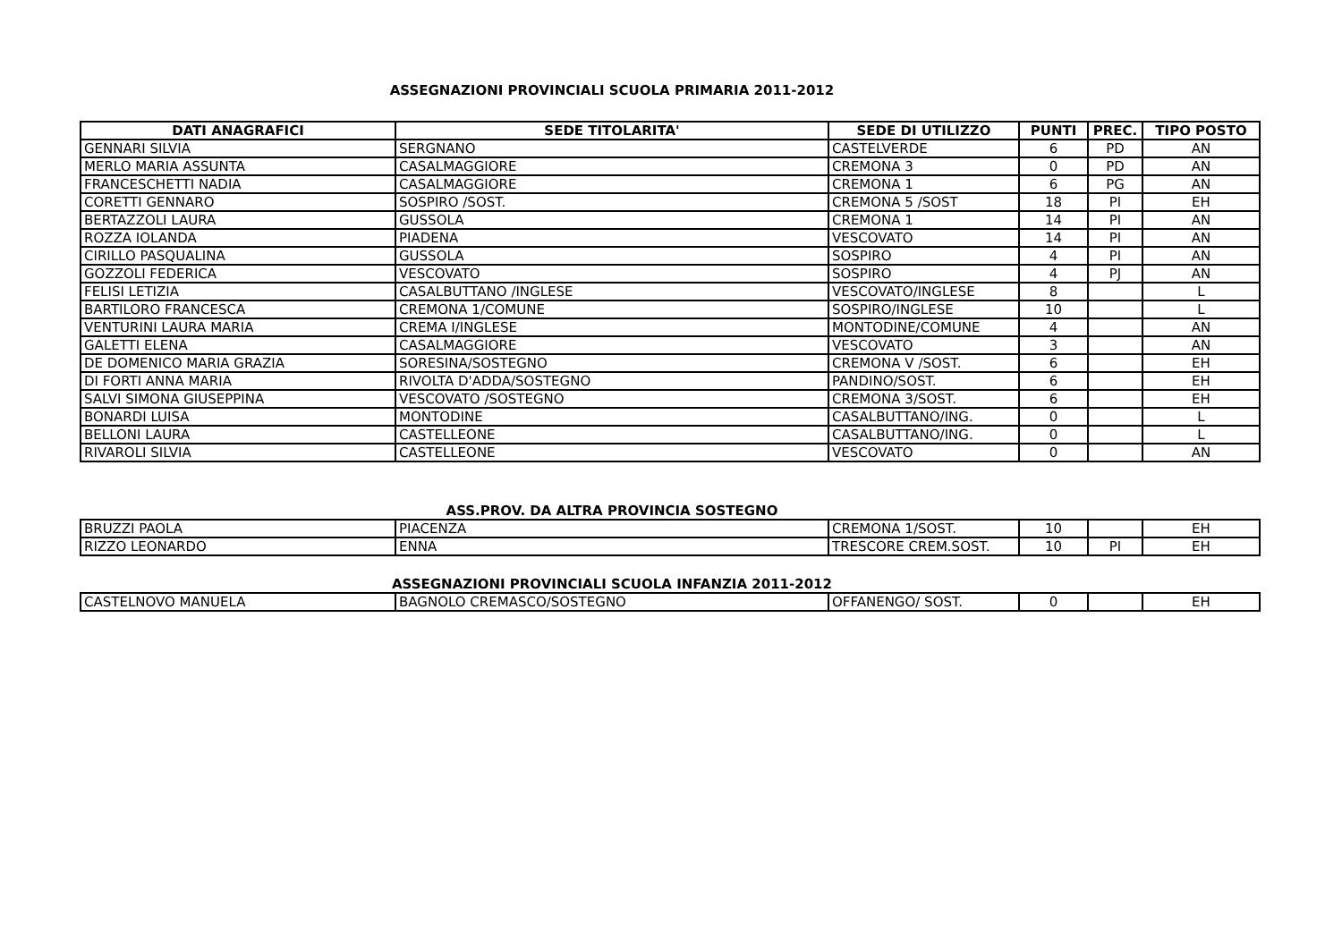ASSEGNAZIONI PROVINCIALI SCUOLA PRIMARIA 2011-2012
| DATI ANAGRAFICI | SEDE TITOLARITA' | SEDE DI UTILIZZO | PUNTI | PREC. | TIPO POSTO |
| --- | --- | --- | --- | --- | --- |
| GENNARI SILVIA | SERGNANO | CASTELVERDE | 6 | PD | AN |
| MERLO MARIA ASSUNTA | CASALMAGGIORE | CREMONA 3 | 0 | PD | AN |
| FRANCESCHETTI NADIA | CASALMAGGIORE | CREMONA 1 | 6 | PG | AN |
| CORETTI GENNARO | SOSPIRO /SOST. | CREMONA 5 /SOST | 18 | PI | EH |
| BERTAZZOLI LAURA | GUSSOLA | CREMONA 1 | 14 | PI | AN |
| ROZZA IOLANDA | PIADENA | VESCOVATO | 14 | PI | AN |
| CIRILLO PASQUALINA | GUSSOLA | SOSPIRO | 4 | PI | AN |
| GOZZOLI FEDERICA | VESCOVATO | SOSPIRO | 4 | PJ | AN |
| FELISI LETIZIA | CASALBUTTANO /INGLESE | VESCOVATO/INGLESE | 8 | | L |
| BARTILORO FRANCESCA | CREMONA 1/COMUNE | SOSPIRO/INGLESE | 10 | | L |
| VENTURINI LAURA MARIA | CREMA I/INGLESE | MONTODINE/COMUNE | 4 | | AN |
| GALETTI ELENA | CASALMAGGIORE | VESCOVATO | 3 | | AN |
| DE DOMENICO MARIA GRAZIA | SORESINA/SOSTEGNO | CREMONA V /SOST. | 6 | | EH |
| DI FORTI ANNA MARIA | RIVOLTA D'ADDA/SOSTEGNO | PANDINO/SOST. | 6 | | EH |
| SALVI SIMONA GIUSEPPINA | VESCOVATO /SOSTEGNO | CREMONA 3/SOST. | 6 | | EH |
| BONARDI LUISA | MONTODINE | CASALBUTTANO/ING. | 0 | | L |
| BELLONI LAURA | CASTELLEONE | CASALBUTTANO/ING. | 0 | | L |
| RIVAROLI SILVIA | CASTELLEONE | VESCOVATO | 0 | | AN |
ASS.PROV. DA ALTRA PROVINCIA SOSTEGNO
| BRUZZI PAOLA | PIACENZA | CREMONA 1/SOST. | 10 | | EH |
| RIZZO LEONARDO | ENNA | TRESCORE CREM.SOST. | 10 | PI | EH |
ASSEGNAZIONI PROVINCIALI SCUOLA INFANZIA 2011-2012
| CASTELNOVO MANUELA | BAGNOLO CREMASCO/SOSTEGNO | OFFANENGO/ SOST. | 0 | | EH |